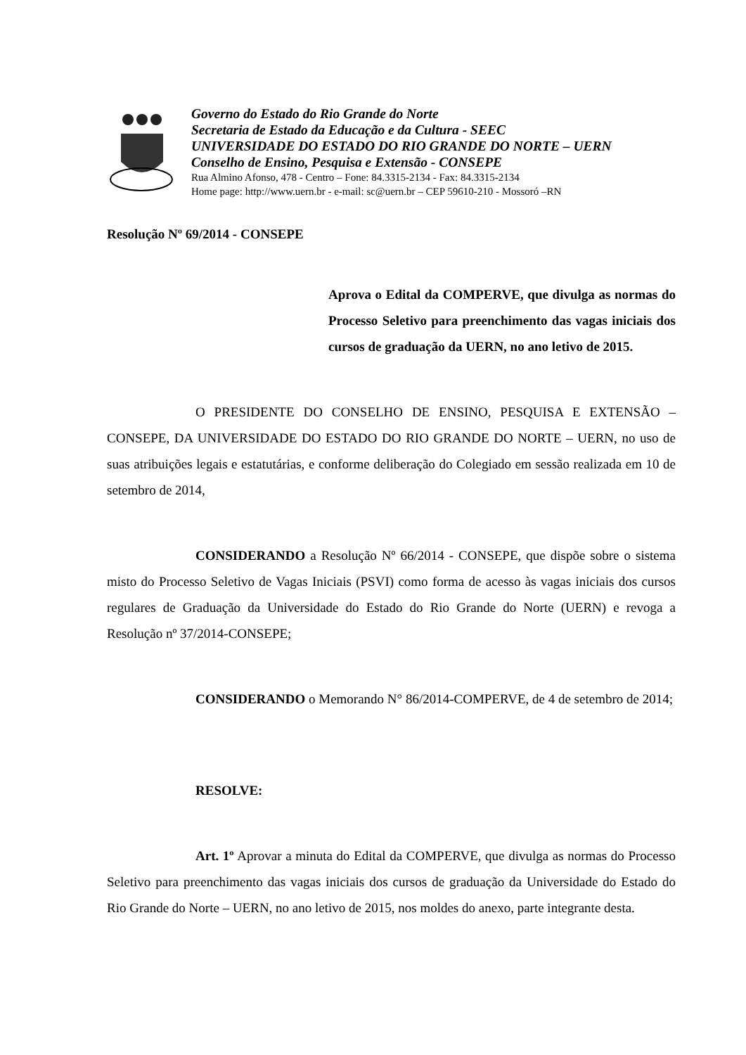Governo do Estado do Rio Grande do Norte
Secretaria de Estado da Educação e da Cultura - SEEC
UNIVERSIDADE DO ESTADO DO RIO GRANDE DO NORTE – UERN
Conselho de Ensino, Pesquisa e Extensão - CONSEPE
Rua Almino Afonso, 478 - Centro – Fone: 84.3315-2134 - Fax: 84.3315-2134
Home page: http://www.uern.br - e-mail: sc@uern.br – CEP 59610-210 - Mossoró –RN
Resolução Nº 69/2014 - CONSEPE
Aprova o Edital da COMPERVE, que divulga as normas do Processo Seletivo para preenchimento das vagas iniciais dos cursos de graduação da UERN, no ano letivo de 2015.
O PRESIDENTE DO CONSELHO DE ENSINO, PESQUISA E EXTENSÃO – CONSEPE, DA UNIVERSIDADE DO ESTADO DO RIO GRANDE DO NORTE – UERN, no uso de suas atribuições legais e estatutárias, e conforme deliberação do Colegiado em sessão realizada em 10 de setembro de 2014,
CONSIDERANDO a Resolução Nº 66/2014 - CONSEPE, que dispõe sobre o sistema misto do Processo Seletivo de Vagas Iniciais (PSVI) como forma de acesso às vagas iniciais dos cursos regulares de Graduação da Universidade do Estado do Rio Grande do Norte (UERN) e revoga a Resolução nº 37/2014-CONSEPE;
CONSIDERANDO o Memorando N° 86/2014-COMPERVE, de 4 de setembro de 2014;
RESOLVE:
Art. 1º Aprovar a minuta do Edital da COMPERVE, que divulga as normas do Processo Seletivo para preenchimento das vagas iniciais dos cursos de graduação da Universidade do Estado do Rio Grande do Norte – UERN, no ano letivo de 2015, nos moldes do anexo, parte integrante desta.